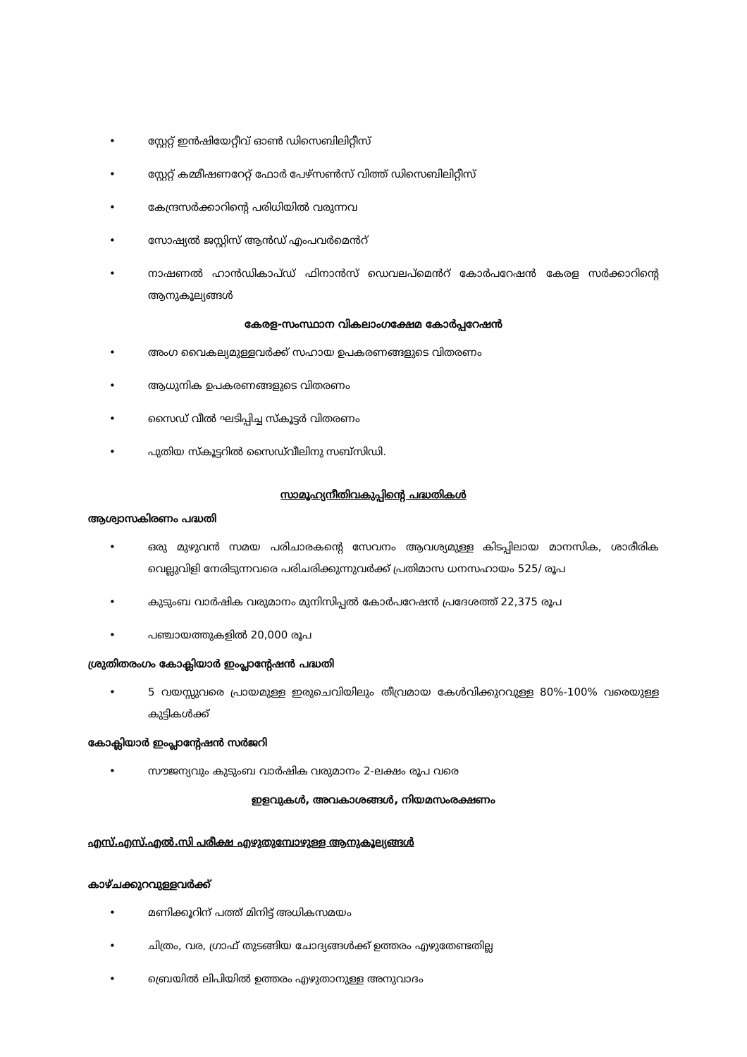• സ്റ്റേറ്റ് ഇൻഷിയേറ്റീവ് ഓൺ ഡിസെബിലിറ്റീസ്
• സ്റ്റേറ്റ് കമ്മീഷണറേറ്റ് ഫോർ പേഴ്സൺസ് വിത്ത് ഡിസെബിലിറ്റീസ്
• കേന്ദ്രസർക്കാറിന്റെ പരിധിയിൽ വരുന്നവ
• സോഷ്യൽ ജസ്റ്റിസ് ആൻഡ് എംപവർമെൻറ്
• നാഷണൽ ഹാൻഡികാപ്ഡ് ഫിനാൻസ് ഡെവലപ്മെൻറ് കോർപറേഷൻ കേരള സർക്കാറിന്റെ ആനുകൂല്യങ്ങൾ
കേരള-സംസ്ഥാന വികലാംഗക്ഷേമ കോർപ്പറേഷൻ
• അംഗ വൈകല്യമുള്ളവർക്ക് സഹായ ഉപകരണങ്ങളുടെ വിതരണം
• ആധുനിക ഉപകരണങ്ങളുടെ വിതരണം
• സൈഡ് വീൽ ഘടിപ്പിച്ച സ്കൂട്ടർ വിതരണം
• പുതിയ സ്കൂട്ടറിൽ സൈഡ്‌വീലിനു സബ്സിഡി.
സാമൂഹ്യനീതിവകുപ്പിന്റെ പദ്ധതികൾ
ആശ്വാസകിരണം പദ്ധതി
• ഒരു മുഴുവൻ സമയ പരിചാരകന്റെ സേവനം ആവശ്യമുള്ള കിടപ്പിലായ മാനസിക, ശാരീരിക വെല്ലുവിളി നേരിടുന്നവരെ പരിചരിക്കുന്നുവർക്ക് പ്രതിമാസ ധനസഹായം 525/ രൂപ
• കുടുംബ വാർഷിക വരുമാനം മുനിസിപ്പൽ കോർപറേഷൻ പ്രദേശത്ത് 22,375 രൂപ
• പഞ്ചായത്തുകളിൽ 20,000 രൂപ
ശ്രുതിതരംഗം കോക്ലിയാർ ഇംപ്ലാന്റേഷൻ പദ്ധതി
• 5 വയസ്സുവരെ പ്രായമുള്ള ഇരുചെവിയിലും തീവ്രമായ കേൾവിക്കുറവുള്ള 80%-100% വരെയുള്ള കുട്ടികൾക്ക്
കോക്ലിയാർ ഇംപ്ലാന്റേഷൻ സർജറി
• സൗജന്യവും കുടുംബ വാർഷിക വരുമാനം 2-ലക്ഷം രൂപ വരെ
ഇളവുകൾ, അവകാശങ്ങൾ, നിയമസംരക്ഷണം
എസ്.എസ്.എൽ.സി പരീക്ഷ എഴുതുമ്പോഴുള്ള ആനുകൂല്യങ്ങൾ
കാഴ്ചക്കുറവുള്ളവർക്ക്
• മണിക്കൂറിന് പത്ത് മിനിട്ട് അധികസമയം
• ചിത്രം, വര, ഗ്രാഫ് തുടങ്ങിയ ചോദ്യങ്ങൾക്ക് ഉത്തരം എഴുതേണ്ടതില്ല
• ബ്രെയിൽ ലിപിയിൽ ഉത്തരം എഴുതാനുള്ള അനുവാദം